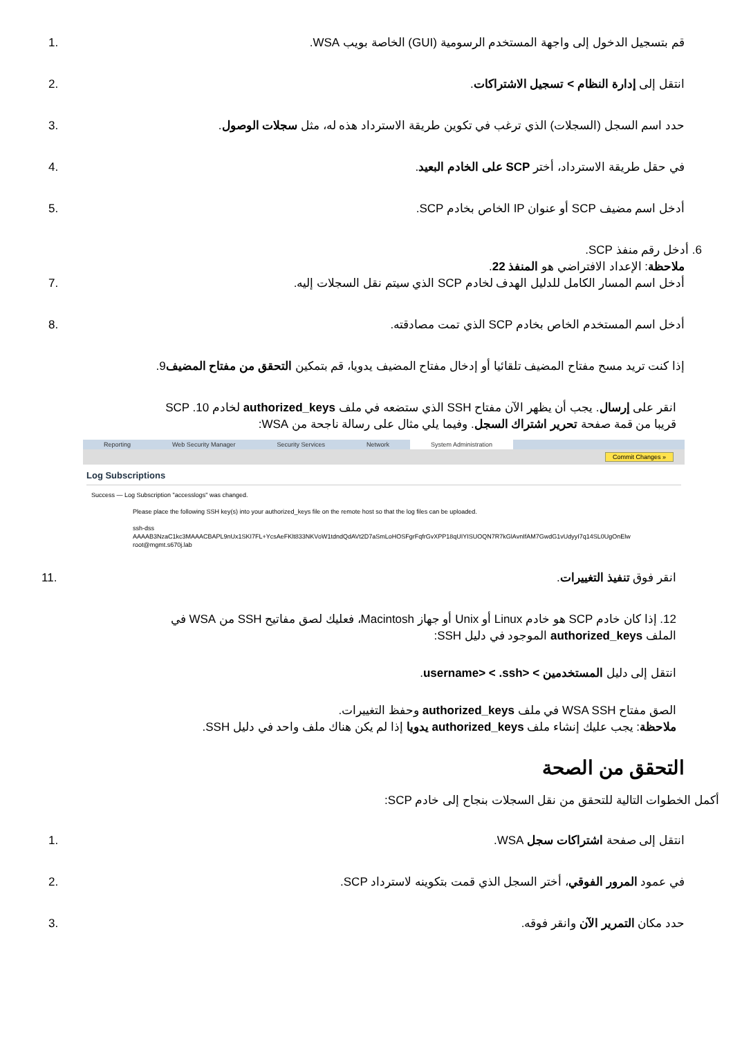قم بتسجيل الدخول إلى واجهة المستخدم الرسومية (GUI) الخاصة بويب WSA.
1.
انتقل إلى إدارة النظام > تسجيل الاشتراكات.
2.
حدد اسم السجل (السجلات) الذي ترغب في تكوين طريقة الاسترداد هذه له، مثل سجلات الوصول.
3.
في حقل طريقة الاسترداد، أختر SCP على الخادم البعيد.
4.
أدخل اسم مضيف SCP أو عنوان IP الخاص بخادم SCP.
5.
6. أدخل رقم منفذ SCP.
ملاحظة: الإعداد الافتراضي هو المنفذ 22.
أدخل اسم المسار الكامل للدليل الهدف لخادم SCP الذي سيتم نقل السجلات إليه.
7.
أدخل اسم المستخدم الخاص بخادم SCP الذي تمت مصادقته.
8.
إذا كنت تريد مسح مفتاح المضيف تلقائيا أو إدخال مفتاح المضيف يدويا، قم بتمكين التحقق من مفتاح المضيف9.
انقر على إرسال. يجب أن يظهر الآن مفتاح SSH الذي ستضعه في ملف authorized_keys لخادم SCP .10
قريبا من قمة صفحة تحرير اشتراك السجل. وفيما يلي مثال على رسالة ناجحة من WSA:
Reporting Web Security Manager Security Services Network System Administration
Commit Changes »
Log Subscriptions
Success — Log Subscription "accesslogs" was changed.
Please place the following SSH key(s) into your authorized_keys file on the remote host so that the log files can be uploaded.
ssh-dss
AAAAB3NzaC1kc3MAAACBAPL9nUx1SKI7FL+YcsAeFKlt833NKVoW1tdndQdAVt2D7aSmLoHOSFgrFqfrGvXPP18qUIYISUOQN7R7kGlAvnIfAM7GwdG1vUdyyI7q14SL0UgOnElw
root@mgmt.s670j.lab
انقر فوق تنفيذ التغييرات. 11.
12. إذا كان خادم SCP هو خادم Linux أو Unix أو جهاز Macintosh، فعليك لصق مفاتيح SSH من WSA في
الملف authorized_keys الموجود في دليل SSH:
انتقل إلى دليل المستخدمين > <username> < .ssh.
الصق مفتاح WSA SSH في ملف authorized_keys وحفظ التغييرات.
ملاحظة: يجب عليك إنشاء ملف authorized_keys يدويا إذا لم يكن هناك ملف واحد في دليل SSH.
التحقق من الصحة
أكمل الخطوات التالية للتحقق من نقل السجلات بنجاح إلى خادم SCP:
انتقل إلى صفحة اشتراكات سجل WSA.
1.
في عمود المرور الفوقي، أختر السجل الذي قمت بتكوينه لاسترداد SCP.
2.
حدد مكان التمرير الآن وانقر فوقه.
3.